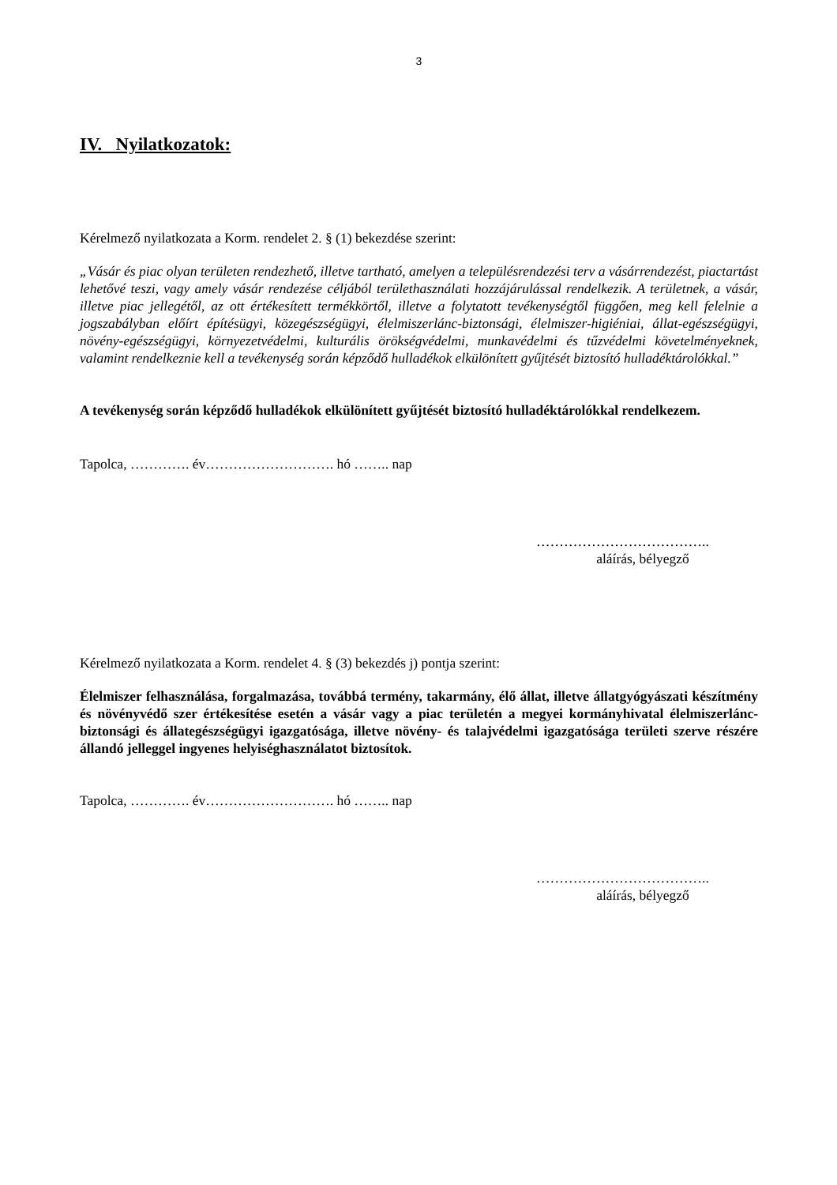3
IV. Nyilatkozatok:
Kérelmező nyilatkozata a Korm. rendelet 2. § (1) bekezdése szerint:
„Vásár és piac olyan területen rendezhető, illetve tartható, amelyen a településrendezési terv a vásárrendezést, piactartást lehetővé teszi, vagy amely vásár rendezése céljából területhasználati hozzájárulással rendelkezik. A területnek, a vásár, illetve piac jellegétől, az ott értékesített termékkörtől, illetve a folytatott tevékenységtől függően, meg kell felelnie a jogszabályban előírt építésügyi, közegészségügyi, élelmiszerlánc-biztonsági, élelmiszer-higiéniai, állat-egészségügyi, növény-egészségügyi, környezetvédelmi, kulturális örökségvédelmi, munkavédelmi és tűzvédelmi követelményeknek, valamint rendelkeznie kell a tevékenység során képződő hulladékok elkülönített gyűjtését biztosító hulladéktárolókkal.”
A tevékenység során képződő hulladékok elkülönített gyűjtését biztosító hulladéktárolókkal rendelkezem.
Tapolca, …………. év………………………. hó …….. nap
………………………………..
aláírás, bélyegző
Kérelmező nyilatkozata a Korm. rendelet 4. § (3) bekezdés j) pontja szerint:
Élelmiszer felhasználása, forgalmazása, továbbá termény, takarmány, élő állat, illetve állatgyógyászati készítmény és növényvédő szer értékesítése esetén a vásár vagy a piac területén a megyei kormányhivatal élelmiszerlánc-biztonsági és állategészségügyi igazgatósága, illetve növény- és talajvédelmi igazgatósága területi szerve részére állandó jelleggel ingyenes helyiséghasználatot biztosítok.
Tapolca, …………. év………………………. hó …….. nap
………………………………..
aláírás, bélyegző